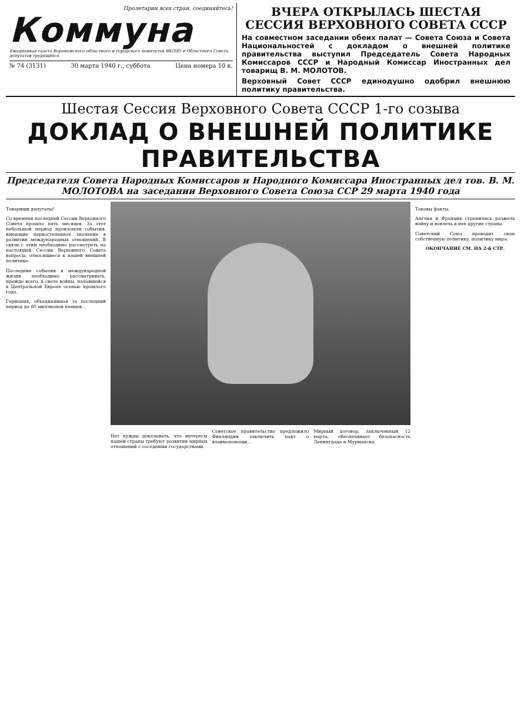Пролетарии всех стран, соединяйтесь!
Коммуна
Ежедневная газета Воронежского областного и городского комитетов ВКП(б) и Областного Совета депутатов трудящихся
№ 74 (3131) 30 марта 1940 г., суббота Цена номера 10 к.
ВЧЕРА ОТКРЫЛАСЬ ШЕСТАЯ СЕССИЯ ВЕРХОВНОГО СОВЕТА СССР
На совместном заседании обеих палат — Совета Союза и Совета Национальностей с докладом о внешней политике правительства выступил Председатель Совета Народных Комиссаров СССР и Народный Комиссар Иностранных дел товарищ В. М. МОЛОТОВ.
Верховный Совет СССР единодушно одобрил внешнюю политику правительства.
Шестая Сессия Верховного Совета СССР 1-го созыва
ДОКЛАД О ВНЕШНЕЙ ПОЛИТИКЕ ПРАВИТЕЛЬСТВА
Председателя Совета Народных Комиссаров и Народного Комиссара Иностранных дел тов. В. М. МОЛОТОВА на заседании Верховного Совета Союза ССР 29 марта 1940 года
Товарищи депутаты!
Со времени последней Сессии Верховного Совета прошло пять месяцев. За этот небольшой период произошли события, имеющие первостепенное значение в развитии международных отношений. В связи с этим необходимо рассмотреть на настоящей Сессии Верховного Совета вопросы, относящиеся к нашей внешней политике.
Последние события в международной жизни необходимо рассматривать, прежде всего, в свете войны, начавшейся в Центральной Европе осенью прошлого года.
Германия, объединявшая за последний период до 80 миллионов немцев...
Нет нужды доказывать, что интересы нашей страны требуют развития мирных отношений с соседними государствами.
Советское правительство предложило Финляндии заключить пакт о взаимопомощи...
Мирный договор, заключенный 12 марта, обеспечивает безопасность Ленинграда и Мурманска.
Таковы факты.
Англия и Франция стремились разжечь войну и вовлечь в нее другие страны.
Советский Союз проводит свою собственную политику, политику мира.
ОКОНЧАНИЕ СМ. НА 2-й СТР.